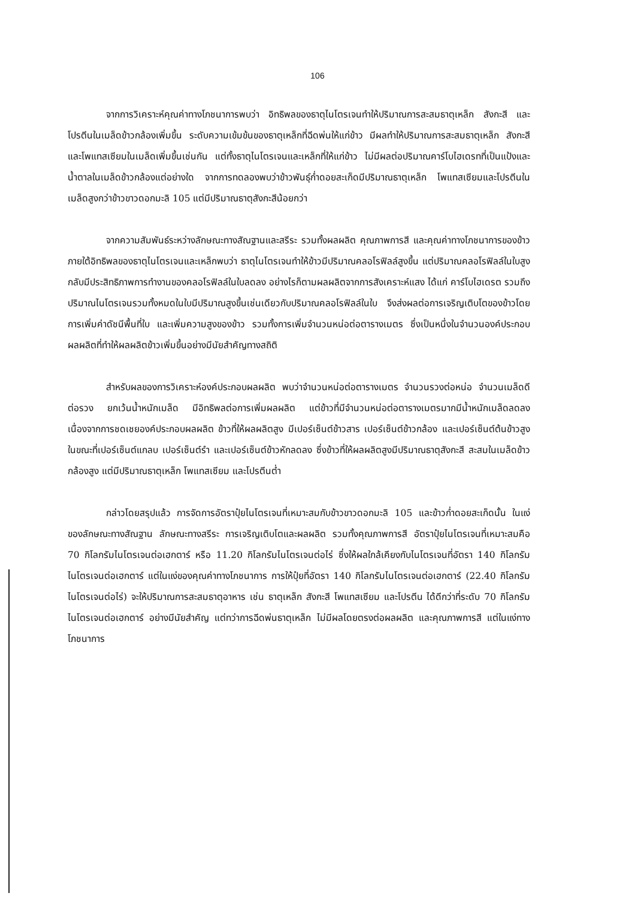106
จากการวิเคราะห์คุณค่าทางโภชนาการพบว่า อิทธิพลของธาตุไนโตรเจนทำให้ปริมาณการสะสมธาตุเหล็ก สังกะสี และโปรตีนในเมล็ดข้าวกล้องเพิ่มขึ้น ระดับความเข้มข้นของธาตุเหล็กที่ฉีดพ่นให้แก่ข้าว มีผลทำให้ปริมาณการสะสมธาตุเหล็ก สังกะสี และโพแทสเซียมในเมล็ดเพิ่มขึ้นเช่นกัน แต่ทั้งธาตุไนโตรเจนและเหล็กที่ให้แก่ข้าว ไม่มีผลต่อปริมาณคาร์โบไฮเดรทที่เป็นแป้งและน้ำตาลในเมล็ดข้าวกล้องแต่อย่างใด จากการทดลองพบว่าข้าวพันธุ์ก่ำดอยสะเก็ดมีปริมาณธาตุเหล็ก โพแทสเซียมและโปรตีนในเมล็ดสูงกว่าข้าวขาวดอกมะลิ 105 แต่มีปริมาณธาตุสังกะสีน้อยกว่า
จากความสัมพันธ์ระหว่างลักษณะทางสัณฐานและสรีระ รวมทั้งผลผลิต คุณภาพการสี และคุณค่าทางโภชนาการของข้าว ภายใต้อิทธิพลของธาตุไนโตรเจนและเหล็กพบว่า ธาตุไนโตรเจนทำให้ข้าวมีปริมาณคลอโรฟิลล์สูงขึ้น แต่ปริมาณคลอโรฟิลล์ในใบสูงกลับมีประสิทธิภาพการทำงานของคลอโรฟิลล์ในใบลดลง อย่างไรก็ตามผลผลิตจากการสังเคราะห์แสง ได้แก่ คาร์โบไฮเดรต รวมถึงปริมาณไนโตรเจนรวมทั้งหมดในใบมีปริมาณสูงขึ้นเช่นเดียวกับปริมาณคลอโรฟิลล์ในใบ จึงส่งผลต่อการเจริญเติบโตของข้าวโดยการเพิ่มค่าดัชนีพื้นที่ใบ และเพิ่มความสูงของข้าว รวมทั้งการเพิ่มจำนวนหน่อต่อตารางเมตร ซึ่งเป็นหนึ่งในจำนวนองค์ประกอบผลผลิตที่ทำให้ผลผลิตข้าวเพิ่มขึ้นอย่างมีนัยสำคัญทางสถิติ
สำหรับผลของการวิเคราะห์องค์ประกอบผลผลิต พบว่าจำนวนหน่อต่อตารางเมตร จำนวนรวงต่อหน่อ จำนวนเมล็ดดีต่อรวง ยกเว้นน้ำหนักเมล็ด มีอิทธิพลต่อการเพิ่มผลผลิต แต่ข้าวที่มีจำนวนหน่อต่อตารางเมตรมากมีน้ำหนักเมล็ดลดลง เนื่องจากการชดเชยองค์ประกอบผลผลิต ข้าวที่ให้ผลผลิตสูง มีเปอร์เซ็นต์ข้าวสาร เปอร์เซ็นต์ข้าวกล้อง และเปอร์เซ็นต์ต้นข้าวสูง ในขณะที่เปอร์เซ็นต์แกลบ เปอร์เซ็นต์รำ และเปอร์เซ็นต์ข้าวหักลดลง ซึ่งข้าวที่ให้ผลผลิตสูงมีปริมาณธาตุสังกะสี สะสมในเมล็ดข้าวกล้องสูง แต่มีปริมาณธาตุเหล็ก โพแทสเซียม และโปรตีนต่ำ
กล่าวโดยสรุปแล้ว การจัดการอัตราปุ๋ยไนโตรเจนที่เหมาะสมกับข้าวขาวดอกมะลิ 105 และข้าวก่ำดอยสะเก็ดนั้น ในแง่ของลักษณะทางสัณฐาน ลักษณะทางสรีระ การเจริญเติบโตและผลผลิต รวมทั้งคุณภาพการสี อัตราปุ๋ยไนโตรเจนที่เหมาะสมคือ 70 กิโลกรัมไนโตรเจนต่อเฮกตาร์ หรือ 11.20 กิโลกรัมไนโตรเจนต่อไร่ ซึ่งให้ผลใกล้เคียงกับไนโตรเจนที่อัตรา 140 กิโลกรัมไนโตรเจนต่อเฮกตาร์ แต่ในแง่ของคุณค่าทางโภชนาการ การให้ปุ๋ยที่อัตรา 140 กิโลกรัมไนโตรเจนต่อเฮกตาร์ (22.40 กิโลกรัมไนโตรเจนต่อไร่) จะให้ปริมาณการสะสมธาตุอาหาร เช่น ธาตุเหล็ก สังกะสี โพแทสเซียม และโปรตีน ได้ดีกว่าที่ระดับ 70 กิโลกรัมไนโตรเจนต่อเฮกตาร์ อย่างมีนัยสำคัญ แต่ทว่าการฉีดพ่นธาตุเหล็ก ไม่มีผลโดยตรงต่อผลผลิต และคุณภาพการสี แต่ในแง่ทางโภชนาการ